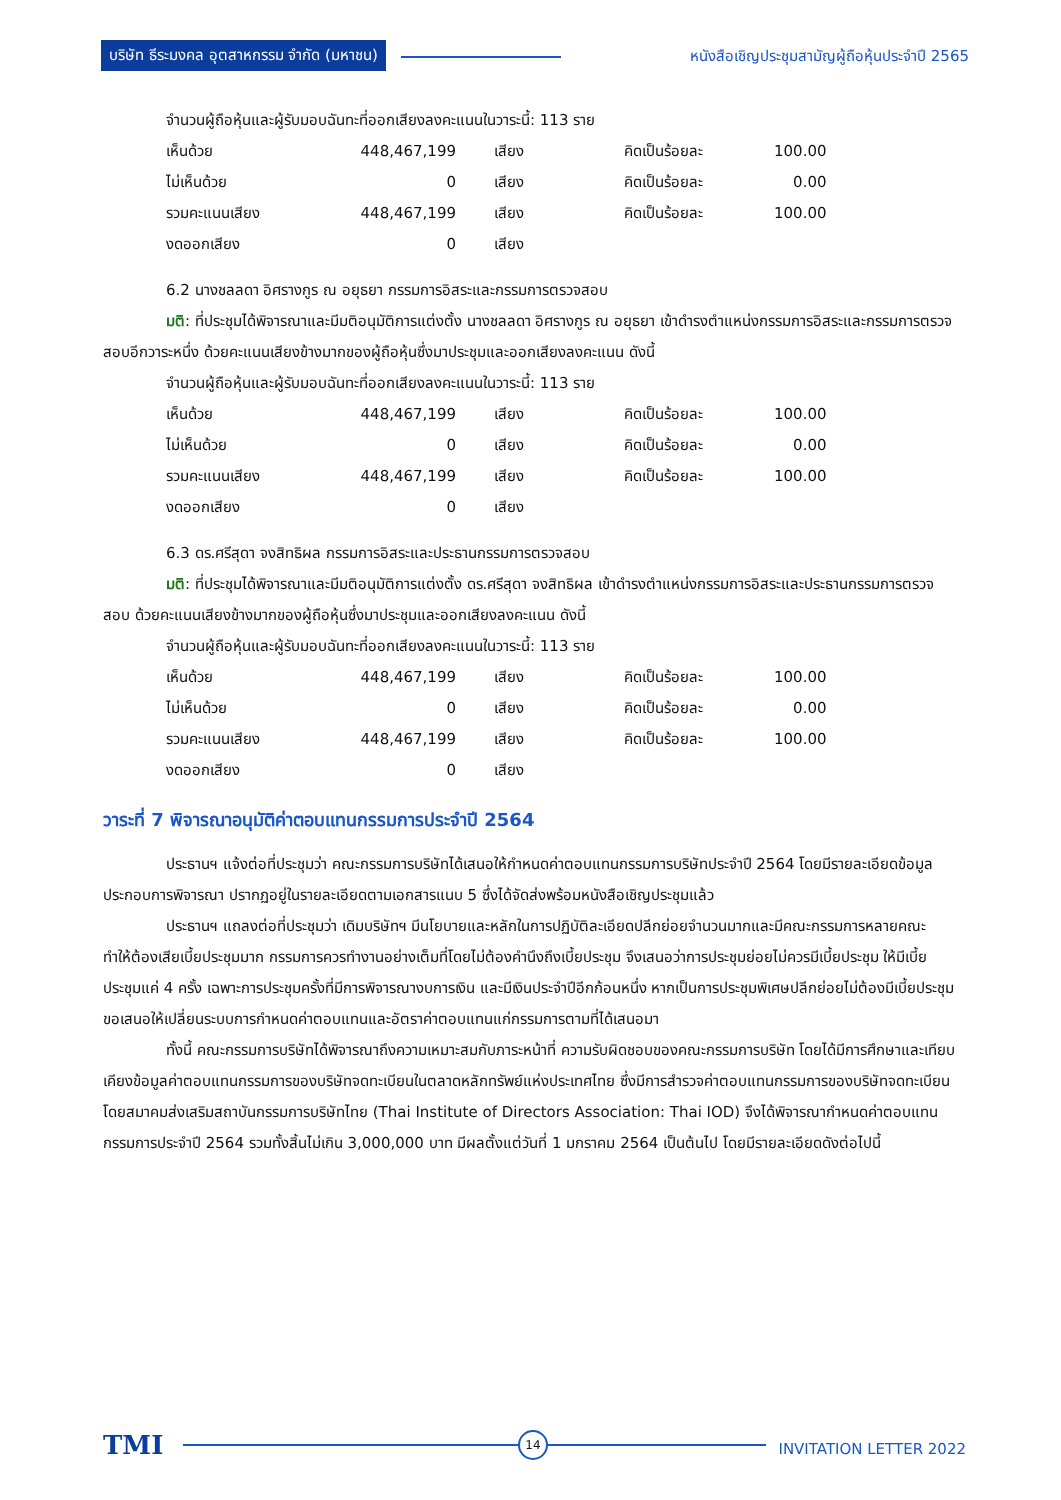บริษัท ธีระมงคล อุตสาหกรรม จำกัด (มหาชน)
หนังสือเชิญประชุมสามัญผู้ถือหุ้นประจำปี 2565
จำนวนผู้ถือหุ้นและผู้รับมอบฉันทะที่ออกเสียงลงคะแนนในวาระนี้: 113 ราย
| เห็นด้วย | 448,467,199 | เสียง | คิดเป็นร้อยละ | 100.00 |
| ไม่เห็นด้วย | 0 | เสียง | คิดเป็นร้อยละ | 0.00 |
| รวมคะแนนเสียง | 448,467,199 | เสียง | คิดเป็นร้อยละ | 100.00 |
| งดออกเสียง | 0 | เสียง | | |
6.2 นางชลลดา อิศรางกูร ณ อยุธยา กรรมการอิสระและกรรมการตรวจสอบ
มติ: ที่ประชุมได้พิจารณาและมีมติอนุมัติการแต่งตั้ง นางชลลดา อิศรางกูร ณ อยุธยา เข้าดำรงตำแหน่งกรรมการอิสระและกรรมการตรวจสอบอีกวาระหนึ่ง ด้วยคะแนนเสียงข้างมากของผู้ถือหุ้นซึ่งมาประชุมและออกเสียงลงคะแนน ดังนี้
จำนวนผู้ถือหุ้นและผู้รับมอบฉันทะที่ออกเสียงลงคะแนนในวาระนี้: 113 ราย
| เห็นด้วย | 448,467,199 | เสียง | คิดเป็นร้อยละ | 100.00 |
| ไม่เห็นด้วย | 0 | เสียง | คิดเป็นร้อยละ | 0.00 |
| รวมคะแนนเสียง | 448,467,199 | เสียง | คิดเป็นร้อยละ | 100.00 |
| งดออกเสียง | 0 | เสียง | | |
6.3 ดร.ศรีสุดา จงสิทธิผล กรรมการอิสระและประธานกรรมการตรวจสอบ
มติ: ที่ประชุมได้พิจารณาและมีมติอนุมัติการแต่งตั้ง ดร.ศรีสุดา จงสิทธิผล เข้าดำรงตำแหน่งกรรมการอิสระและประธานกรรมการตรวจสอบ ด้วยคะแนนเสียงข้างมากของผู้ถือหุ้นซึ่งมาประชุมและออกเสียงลงคะแนน ดังนี้
จำนวนผู้ถือหุ้นและผู้รับมอบฉันทะที่ออกเสียงลงคะแนนในวาระนี้: 113 ราย
| เห็นด้วย | 448,467,199 | เสียง | คิดเป็นร้อยละ | 100.00 |
| ไม่เห็นด้วย | 0 | เสียง | คิดเป็นร้อยละ | 0.00 |
| รวมคะแนนเสียง | 448,467,199 | เสียง | คิดเป็นร้อยละ | 100.00 |
| งดออกเสียง | 0 | เสียง | | |
วาระที่ 7 พิจารณาอนุมัติค่าตอบแทนกรรมการประจำปี 2564
ประธานฯ แจ้งต่อที่ประชุมว่า คณะกรรมการบริษัทได้เสนอให้กำหนดค่าตอบแทนกรรมการบริษัทประจำปี 2564 โดยมีรายละเอียดข้อมูลประกอบการพิจารณา ปรากฏอยู่ในรายละเอียดตามเอกสารแนบ 5 ซึ่งได้จัดส่งพร้อมหนังสือเชิญประชุมแล้ว
ประธานฯ แถลงต่อที่ประชุมว่า เดิมบริษัทฯ มีนโยบายและหลักในการปฏิบัติละเอียดปลีกย่อยจำนวนมากและมีคณะกรรมการหลายคณะ ทำให้ต้องเสียเบี้ยประชุมมาก กรรมการควรทำงานอย่างเต็มที่โดยไม่ต้องคำนึงถึงเบี้ยประชุม จึงเสนอว่าการประชุมย่อยไม่ควรมีเบี้ยประชุม ให้มีเบี้ยประชุมแค่ 4 ครั้ง เฉพาะการประชุมครั้งที่มีการพิจารณางบการเงิน และมีเงินประจำปีอีกก้อนหนึ่ง หากเป็นการประชุมพิเศษปลีกย่อยไม่ต้องมีเบี้ยประชุม ขอเสนอให้เปลี่ยนระบบการกำหนดค่าตอบแทนและอัตราค่าตอบแทนแก่กรรมการตามที่ได้เสนอมา
ทั้งนี้ คณะกรรมการบริษัทได้พิจารณาถึงความเหมาะสมกับภาระหน้าที่ ความรับผิดชอบของคณะกรรมการบริษัท โดยได้มีการศึกษาและเทียบเคียงข้อมูลค่าตอบแทนกรรมการของบริษัทจดทะเบียนในตลาดหลักทรัพย์แห่งประเทศไทย ซึ่งมีการสำรวจค่าตอบแทนกรรมการของบริษัทจดทะเบียนโดยสมาคมส่งเสริมสถาบันกรรมการบริษัทไทย (Thai Institute of Directors Association: Thai IOD) จึงได้พิจารณากำหนดค่าตอบแทนกรรมการประจำปี 2564 รวมทั้งสิ้นไม่เกิน 3,000,000 บาท มีผลตั้งแต่วันที่ 1 มกราคม 2564 เป็นต้นไป โดยมีรายละเอียดดังต่อไปนี้
TMI 14
INVITATION LETTER 2022